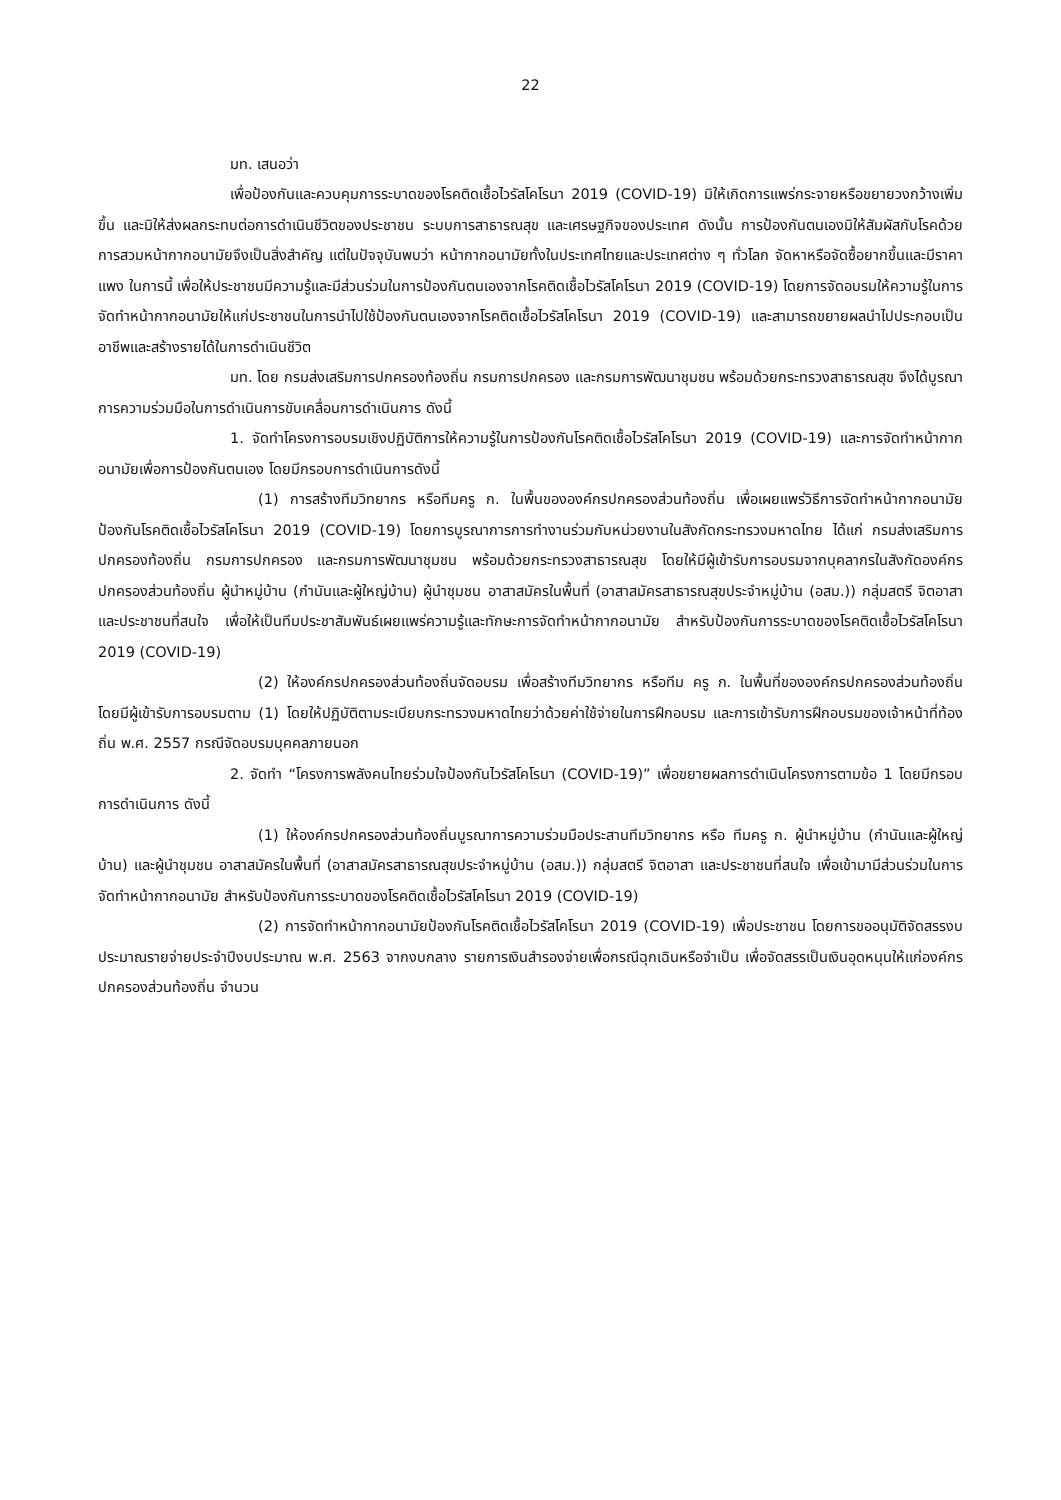22
มท. เสนอว่า
เพื่อป้องกันและควบคุมการระบาดของโรคติดเชื้อไวรัสโคโรนา 2019 (COVID-19) มิให้เกิดการแพร่กระจายหรือขยายวงกว้างเพิ่มขึ้น และมิให้ส่งผลกระทบต่อการดำเนินชีวิตของประชาชน ระบบการสาธารณสุข และเศรษฐกิจของประเทศ ดังนั้น การป้องกันตนเองมิให้สัมผัสกับโรคด้วยการสวมหน้ากากอนามัยจึงเป็นสิ่งสำคัญ แต่ในปัจจุบันพบว่า หน้ากากอนามัยทั้งในประเทศไทยและประเทศต่าง ๆ ทั่วโลก จัดหาหรือจัดซื้อยากขึ้นและมีราคาแพง ในการนี้ เพื่อให้ประชาชนมีความรู้และมีส่วนร่วมในการป้องกันตนเองจากโรคติดเชื้อไวรัสโคโรนา 2019 (COVID-19) โดยการจัดอบรมให้ความรู้ในการจัดทำหน้ากากอนามัยให้แก่ประชาชนในการนำไปใช้ป้องกันตนเองจากโรคติดเชื้อไวรัสโคโรนา 2019 (COVID-19) และสามารถขยายผลนำไปประกอบเป็นอาชีพและสร้างรายได้ในการดำเนินชีวิต
มท. โดย กรมส่งเสริมการปกครองท้องถิ่น กรมการปกครอง และกรมการพัฒนาชุมชน พร้อมด้วยกระทรวงสาธารณสุข จึงได้บูรณาการความร่วมมือในการดำเนินการขับเคลื่อนการดำเนินการ ดังนี้
1. จัดทำโครงการอบรมเชิงปฏิบัติการให้ความรู้ในการป้องกันโรคติดเชื้อไวรัสโคโรนา 2019 (COVID-19) และการจัดทำหน้ากากอนามัยเพื่อการป้องกันตนเอง โดยมีกรอบการดำเนินการดังนี้
(1) การสร้างทีมวิทยากร หรือทีมครู ก. ในพื้นขององค์กรปกครองส่วนท้องถิ่น เพื่อเผยแพร่วิธีการจัดทำหน้ากากอนามัยป้องกันโรคติดเชื้อไวรัสโคโรนา 2019 (COVID-19) โดยการบูรณาการการทำงานร่วมกับหน่วยงานในสังกัดกระทรวงมหาดไทย ได้แก่ กรมส่งเสริมการปกครองท้องถิ่น กรมการปกครอง และกรมการพัฒนาชุมชน พร้อมด้วยกระทรวงสาธารณสุข โดยให้มีผู้เข้ารับการอบรมจากบุคลากรในสังกัดองค์กรปกครองส่วนท้องถิ่น ผู้นำหมู่บ้าน (กำนันและผู้ใหญ่บ้าน) ผู้นำชุมชน อาสาสมัครในพื้นที่ (อาสาสมัครสาธารณสุขประจำหมู่บ้าน (อสม.)) กลุ่มสตรี จิตอาสา และประชาชนที่สนใจ เพื่อให้เป็นทีมประชาสัมพันธ์เผยแพร่ความรู้และทักษะการจัดทำหน้ากากอนามัย สำหรับป้องกันการระบาดของโรคติดเชื้อไวรัสโคโรนา 2019 (COVID-19)
(2) ให้องค์กรปกครองส่วนท้องถิ่นจัดอบรม เพื่อสร้างทีมวิทยากร หรือทีม ครู ก. ในพื้นที่ขององค์กรปกครองส่วนท้องถิ่น โดยมีผู้เข้ารับการอบรมตาม (1) โดยให้ปฏิบัติตามระเบียบกระทรวงมหาดไทยว่าด้วยค่าใช้จ่ายในการฝึกอบรม และการเข้ารับการฝึกอบรมของเจ้าหน้าที่ท้องถิ่น พ.ศ. 2557 กรณีจัดอบรมบุคคลภายนอก
2. จัดทำ “โครงการพลังคนไทยร่วมใจป้องกันไวรัสโคโรนา (COVID-19)” เพื่อขยายผลการดำเนินโครงการตามข้อ 1 โดยมีกรอบการดำเนินการ ดังนี้
(1) ให้องค์กรปกครองส่วนท้องถิ่นบูรณาการความร่วมมือประสานทีมวิทยากร หรือ ทีมครู ก. ผู้นำหมู่บ้าน (กำนันและผู้ใหญ่บ้าน) และผู้นำชุมชน อาสาสมัครในพื้นที่ (อาสาสมัครสาธารณสุขประจำหมู่บ้าน (อสม.)) กลุ่มสตรี จิตอาสา และประชาชนที่สนใจ เพื่อเข้ามามีส่วนร่วมในการจัดทำหน้ากากอนามัย สำหรับป้องกันการระบาดของโรคติดเชื้อไวรัสโคโรนา 2019 (COVID-19)
(2) การจัดทำหน้ากากอนามัยป้องกันโรคติดเชื้อไวรัสโคโรนา 2019 (COVID-19) เพื่อประชาชน โดยการขออนุมัติจัดสรรงบประมาณรายจ่ายประจำปีงบประมาณ พ.ศ. 2563 จากงบกลาง รายการเงินสำรองจ่ายเพื่อกรณีฉุกเฉินหรือจำเป็น เพื่อจัดสรรเป็นเงินอุดหนุนให้แก่องค์กรปกครองส่วนท้องถิ่น จำนวน